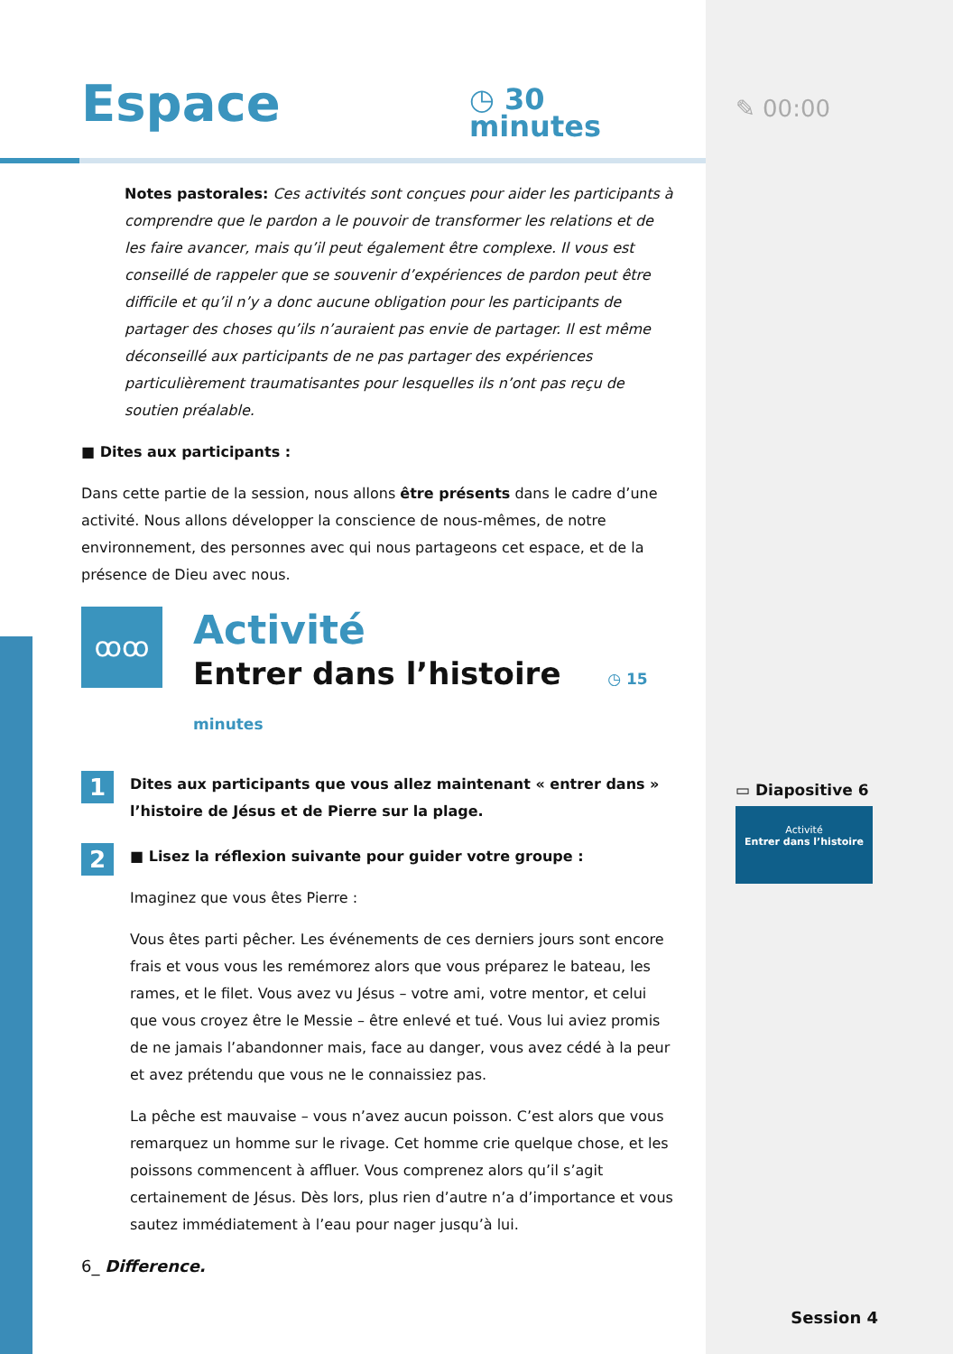Espace
◷ 30 minutes
Notes pastorales: Ces activités sont conçues pour aider les participants à comprendre que le pardon a le pouvoir de transformer les relations et de les faire avancer, mais qu’il peut également être complexe. Il vous est conseillé de rappeler que se souvenir d’expériences de pardon peut être difficile et qu’il n’y a donc aucune obligation pour les participants de partager des choses qu’ils n’auraient pas envie de partager. Il est même déconseillé aux participants de ne pas partager des expériences particulièrement traumatisantes pour lesquelles ils n’ont pas reçu de soutien préalable.
■ Dites aux participants :
Dans cette partie de la session, nous allons être présents dans le cadre d’une activité. Nous allons développer la conscience de nous-mêmes, de notre environnement, des personnes avec qui nous partageons cet espace, et de la présence de Dieu avec nous.
ꝏꝏ
Activité
Entrer dans l’histoire ◷ 15 minutes
1 Dites aux participants que vous allez maintenant « entrer dans » l’histoire de Jésus et de Pierre sur la plage.
2 ■ Lisez la réflexion suivante pour guider votre groupe :
Imaginez que vous êtes Pierre :
Vous êtes parti pêcher. Les événements de ces derniers jours sont encore frais et vous vous les remémorez alors que vous préparez le bateau, les rames, et le filet. Vous avez vu Jésus – votre ami, votre mentor, et celui que vous croyez être le Messie – être enlevé et tué. Vous lui aviez promis de ne jamais l’abandonner mais, face au danger, vous avez cédé à la peur et avez prétendu que vous ne le connaissiez pas.
La pêche est mauvaise – vous n’avez aucun poisson. C’est alors que vous remarquez un homme sur le rivage. Cet homme crie quelque chose, et les poissons commencent à affluer. Vous comprenez alors qu’il s’agit certainement de Jésus. Dès lors, plus rien d’autre n’a d’importance et vous sautez immédiatement à l’eau pour nager jusqu’à lui.
6_ Difference.
✎ 00:00
▭ Diapositive 6
Activité
Entrer dans l’histoire
Session 4